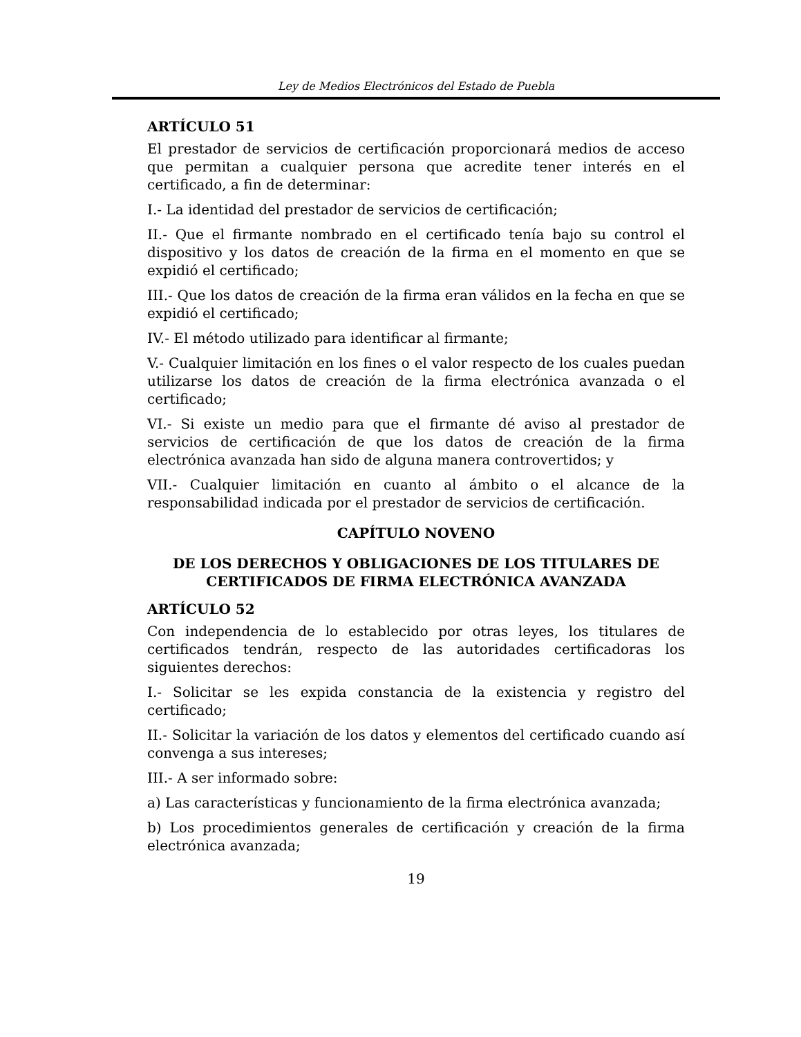Ley de Medios Electrónicos del Estado de Puebla
ARTÍCULO 51
El prestador de servicios de certificación proporcionará medios de acceso que permitan a cualquier persona que acredite tener interés en el certificado, a fin de determinar:
I.- La identidad del prestador de servicios de certificación;
II.- Que el firmante nombrado en el certificado tenía bajo su control el dispositivo y los datos de creación de la firma en el momento en que se expidió el certificado;
III.- Que los datos de creación de la firma eran válidos en la fecha en que se expidió el certificado;
IV.- El método utilizado para identificar al firmante;
V.- Cualquier limitación en los fines o el valor respecto de los cuales puedan utilizarse los datos de creación de la firma electrónica avanzada o el certificado;
VI.- Si existe un medio para que el firmante dé aviso al prestador de servicios de certificación de que los datos de creación de la firma electrónica avanzada han sido de alguna manera controvertidos; y
VII.- Cualquier limitación en cuanto al ámbito o el alcance de la responsabilidad indicada por el prestador de servicios de certificación.
CAPÍTULO NOVENO
DE LOS DERECHOS Y OBLIGACIONES DE LOS TITULARES DE CERTIFICADOS DE FIRMA ELECTRÓNICA AVANZADA
ARTÍCULO 52
Con independencia de lo establecido por otras leyes, los titulares de certificados tendrán, respecto de las autoridades certificadoras los siguientes derechos:
I.- Solicitar se les expida constancia de la existencia y registro del certificado;
II.- Solicitar la variación de los datos y elementos del certificado cuando así convenga a sus intereses;
III.- A ser informado sobre:
a) Las características y funcionamiento de la firma electrónica avanzada;
b) Los procedimientos generales de certificación y creación de la firma electrónica avanzada;
19